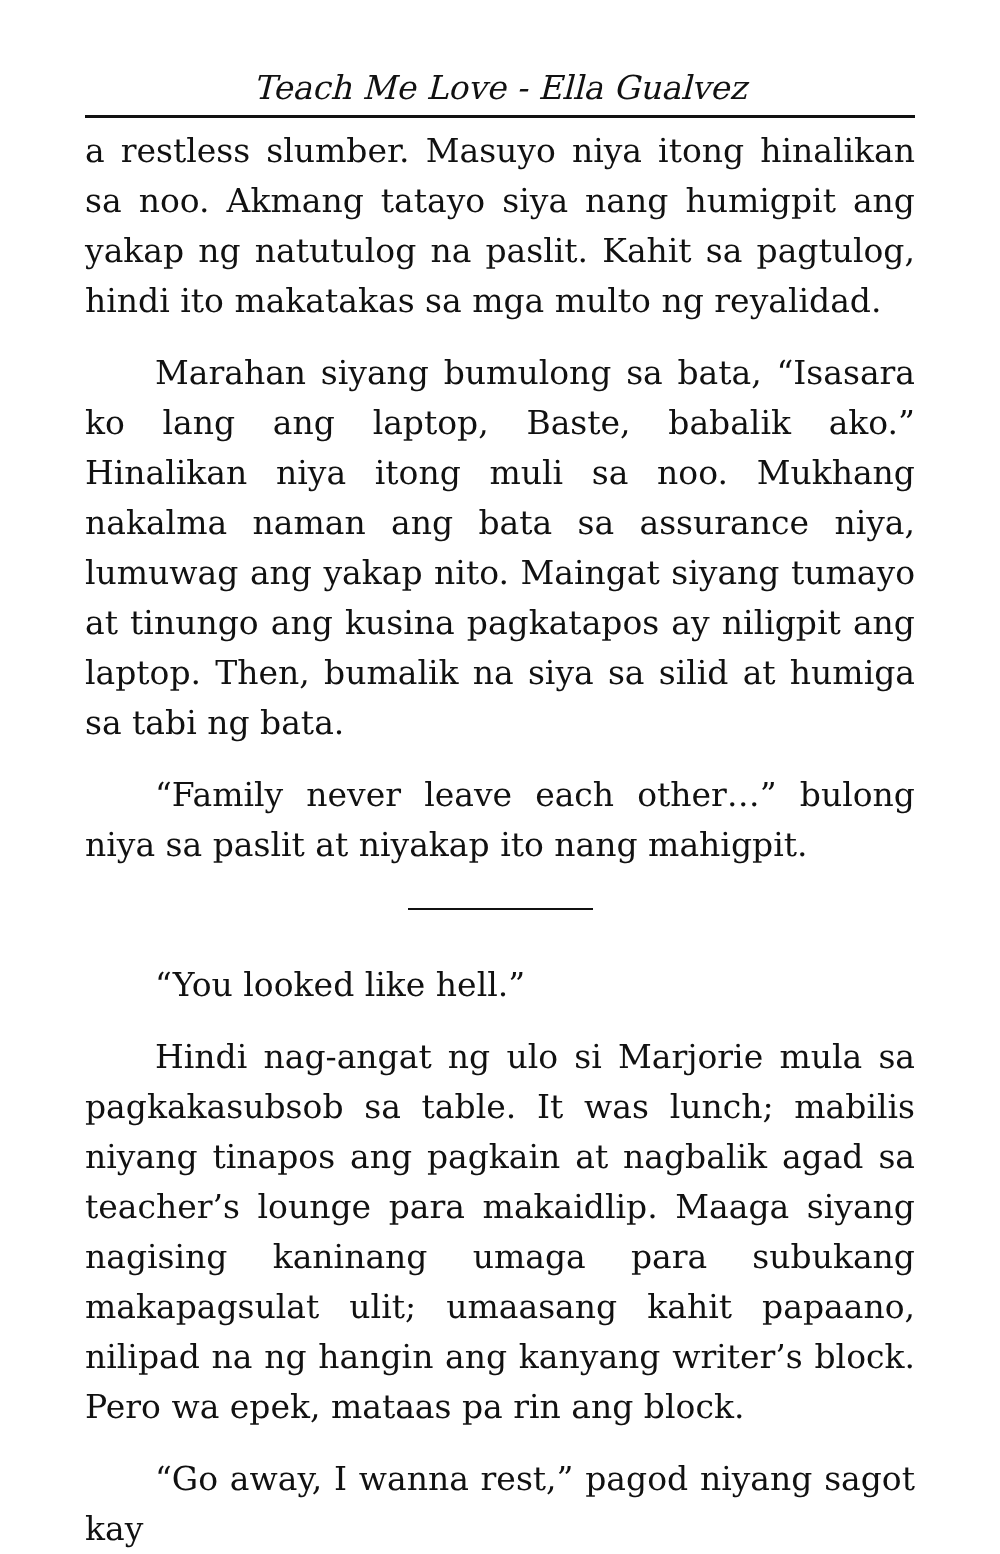Teach Me Love - Ella Gualvez
a restless slumber. Masuyo niya itong hinalikan sa noo. Akmang tatayo siya nang humigpit ang yakap ng natutulog na paslit. Kahit sa pagtulog, hindi ito makatakas sa mga multo ng reyalidad.
Marahan siyang bumulong sa bata, “Isasara ko lang ang laptop, Baste, babalik ako.” Hinalikan niya itong muli sa noo. Mukhang nakalma naman ang bata sa assurance niya, lumuwag ang yakap nito. Maingat siyang tumayo at tinungo ang kusina pagkatapos ay niligpit ang laptop. Then, bumalik na siya sa silid at humiga sa tabi ng bata.
“Family never leave each other…” bulong niya sa paslit at niyakap ito nang mahigpit.
“You looked like hell.”
Hindi nag-angat ng ulo si Marjorie mula sa pagkakasubsob sa table. It was lunch; mabilis niyang tinapos ang pagkain at nagbalik agad sa teacher’s lounge para makaidlip. Maaga siyang nagising kaninang umaga para subukang makapagsulat ulit; umaasang kahit papaano, nilipad na ng hangin ang kanyang writer’s block. Pero wa epek, mataas pa rin ang block.
“Go away, I wanna rest,” pagod niyang sagot kay